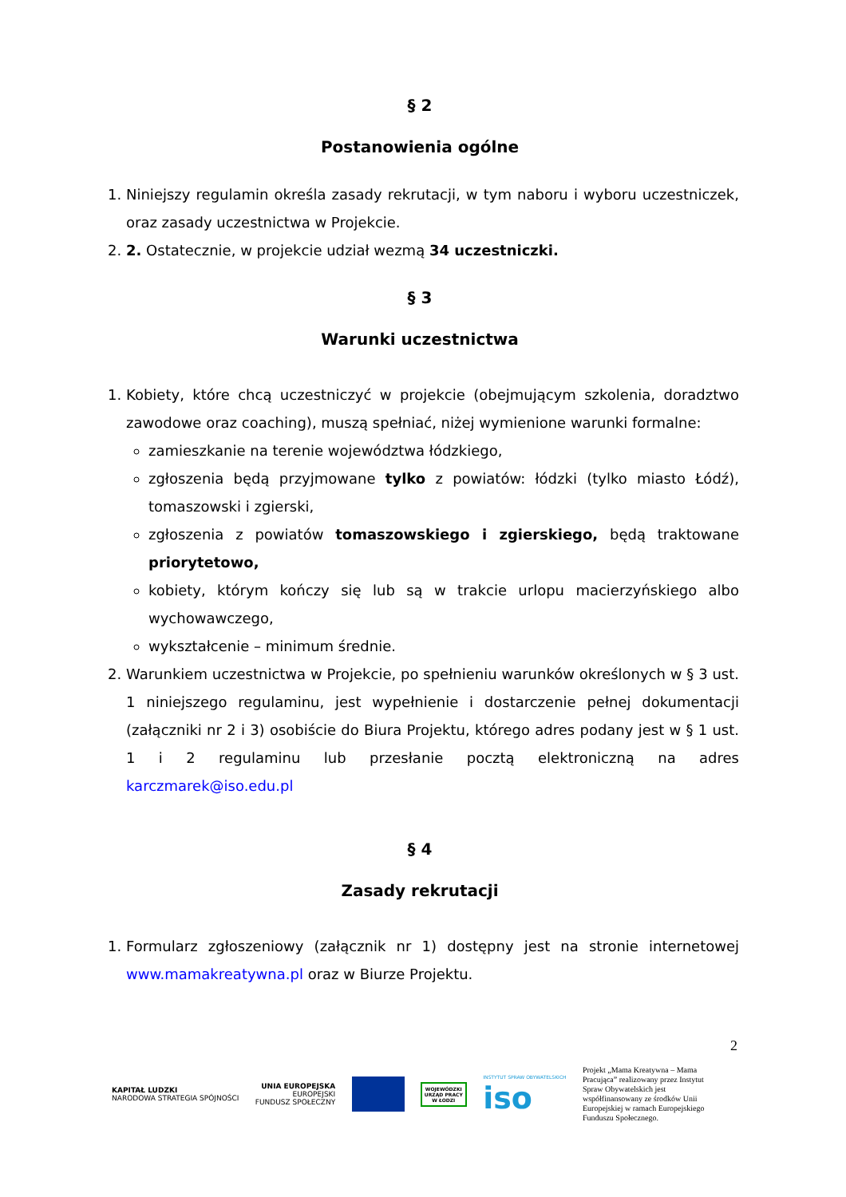§ 2
Postanowienia ogólne
1. Niniejszy regulamin określa zasady rekrutacji, w tym naboru i wyboru uczestniczek, oraz zasady uczestnictwa w Projekcie.
2. 2. Ostatecznie, w projekcie udział wezmą 34 uczestniczki.
§ 3
Warunki uczestnictwa
1. Kobiety, które chcą uczestniczyć w projekcie (obejmującym szkolenia, doradztwo zawodowe oraz coaching), muszą spełniać, niżej wymienione warunki formalne:
zamieszkanie na terenie województwa łódzkiego,
zgłoszenia będą przyjmowane tylko z powiatów: łódzki (tylko miasto Łódź), tomaszowski i zgierski,
zgłoszenia z powiatów tomaszowskiego i zgierskiego, będą traktowane priorytetowo,
kobiety, którym kończy się lub są w trakcie urlopu macierzyńskiego albo wychowawczego,
wykształcenie – minimum średnie.
2. Warunkiem uczestnictwa w Projekcie, po spełnieniu warunków określonych w § 3 ust. 1 niniejszego regulaminu, jest wypełnienie i dostarczenie pełnej dokumentacji (załączniki nr 2 i 3) osobiście do Biura Projektu, którego adres podany jest w § 1 ust. 1 i 2 regulaminu lub przesłanie pocztą elektroniczną na adres karczmarek@iso.edu.pl
§ 4
Zasady rekrutacji
1. Formularz zgłoszeniowy (załącznik nr 1) dostępny jest na stronie internetowej www.mamakreatywna.pl oraz w Biurze Projektu.
2
KAPITAŁ LUDZKI
NARODOWA STRATEGIA SPÓJNOŚCI
UNIA EUROPEJSKA
EUROPEJSKI
FUNDUSZ SPOŁECZNY
WOJEWÓDZKI
URZĄD PRACY
W ŁODZI
INSTYTUT SPRAW OBYWATELSKICH
iso
Projekt „Mama Kreatywna – Mama Pracująca” realizowany przez Instytut Spraw Obywatelskich jest współfinansowany ze środków Unii Europejskiej w ramach Europejskiego Funduszu Społecznego.